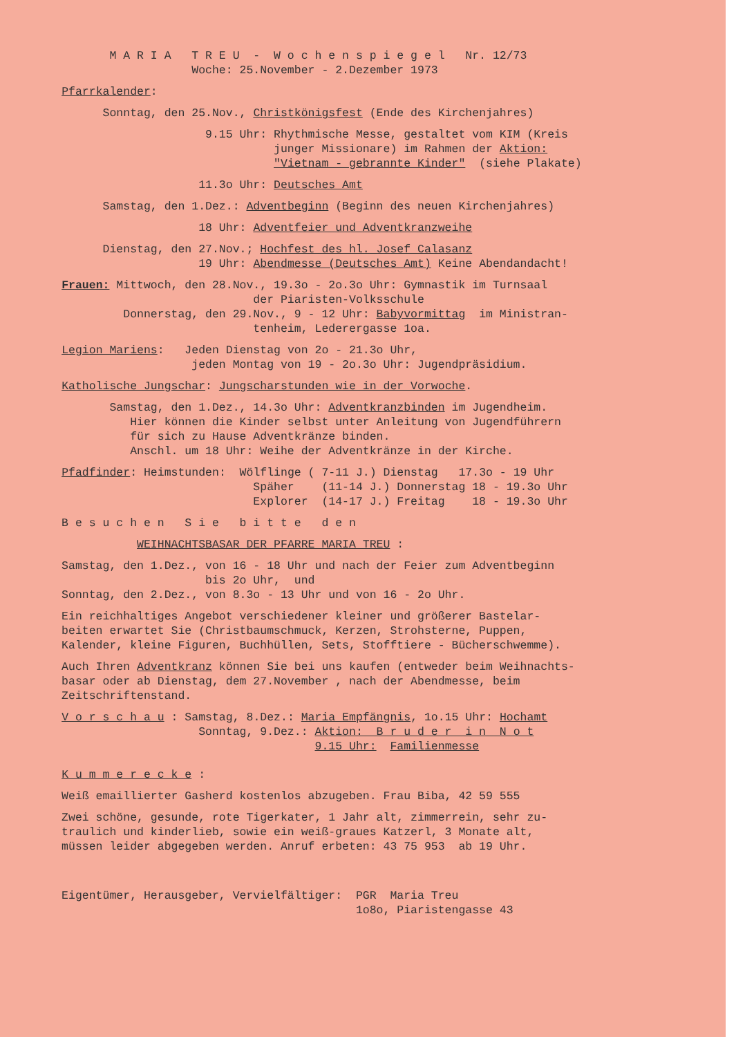M A R I A T R E U - W o c h e n s p i e g e l Nr. 12/73
Woche: 25.November - 2.Dezember 1973
Pfarrkalender:
Sonntag, den 25.Nov., Christkönigsfest (Ende des Kirchenjahres)
9.15 Uhr: Rhythmische Messe, gestaltet vom KIM (Kreis
junger Missionare) im Rahmen der Aktion:
"Vietnam - gebrannte Kinder" (siehe Plakate)
11.3o Uhr: Deutsches Amt
Samstag, den 1.Dez.: Adventbeginn (Beginn des neuen Kirchenjahres)
18 Uhr: Adventfeier und Adventkranzweihe
Dienstag, den 27.Nov.; Hochfest des hl. Josef Calasanz
19 Uhr: Abendmesse (Deutsches Amt) Keine Abendandacht!
Frauen: Mittwoch, den 28.Nov., 19.3o - 2o.3o Uhr: Gymnastik im Turnsaal
der Piaristen-Volksschule
Donnerstag, den 29.Nov., 9 - 12 Uhr: Babyvormittag im Ministran-
tenheim, Lederergasse 1oa.
Legion Mariens: Jeden Dienstag von 2o - 21.3o Uhr,
jeden Montag von 19 - 2o.3o Uhr: Jugendpräsidium.
Katholische Jungschar: Jungscharstunden wie in der Vorwoche.
Samstag, den 1.Dez., 14.3o Uhr: Adventkranzbinden im Jugendheim.
Hier können die Kinder selbst unter Anleitung von Jugendführern
für sich zu Hause Adventkränze binden.
Anschl. um 18 Uhr: Weihe der Adventkränze in der Kirche.
Pfadfinder: Heimstunden: Wölflinge ( 7-11 J.) Dienstag 17.3o - 19 Uhr
Späher (11-14 J.) Donnerstag 18 - 19.3o Uhr
Explorer (14-17 J.) Freitag 18 - 19.3o Uhr
B e s u c h e n S i e b i t t e d e n
WEIHNACHTSBASAR DER PFARRE MARIA TREU :
Samstag, den 1.Dez., von 16 - 18 Uhr und nach der Feier zum Adventbeginn
bis 2o Uhr, und
Sonntag, den 2.Dez., von 8.3o - 13 Uhr und von 16 - 2o Uhr.
Ein reichhaltiges Angebot verschiedener kleiner und größerer Bastelar-
beiten erwartet Sie (Christbaumschmuck, Kerzen, Strohsterne, Puppen,
Kalender, kleine Figuren, Buchhüllen, Sets, Stofftiere - Bücherschwemme).
Auch Ihren Adventkranz können Sie bei uns kaufen (entweder beim Weihnachts-
basar oder ab Dienstag, dem 27.November , nach der Abendmesse, beim
Zeitschriftenstand.
V o r s c h a u : Samstag, 8.Dez.: Maria Empfängnis, 1o.15 Uhr: Hochamt
Sonntag, 9.Dez.: Aktion: B r u d e r i n N o t
9.15 Uhr: Familienmesse
K u m m e r e c k e :
Weiß emaillierter Gasherd kostenlos abzugeben. Frau Biba, 42 59 555
Zwei schöne, gesunde, rote Tigerkater, 1 Jahr alt, zimmerrein, sehr zu-
traulich und kinderlieb, sowie ein weiß-graues Katzerl, 3 Monate alt,
müssen leider abgegeben werden. Anruf erbeten: 43 75 953 ab 19 Uhr.
Eigentümer, Herausgeber, Vervielfältiger: PGR Maria Treu
1o8o, Piaristengasse 43